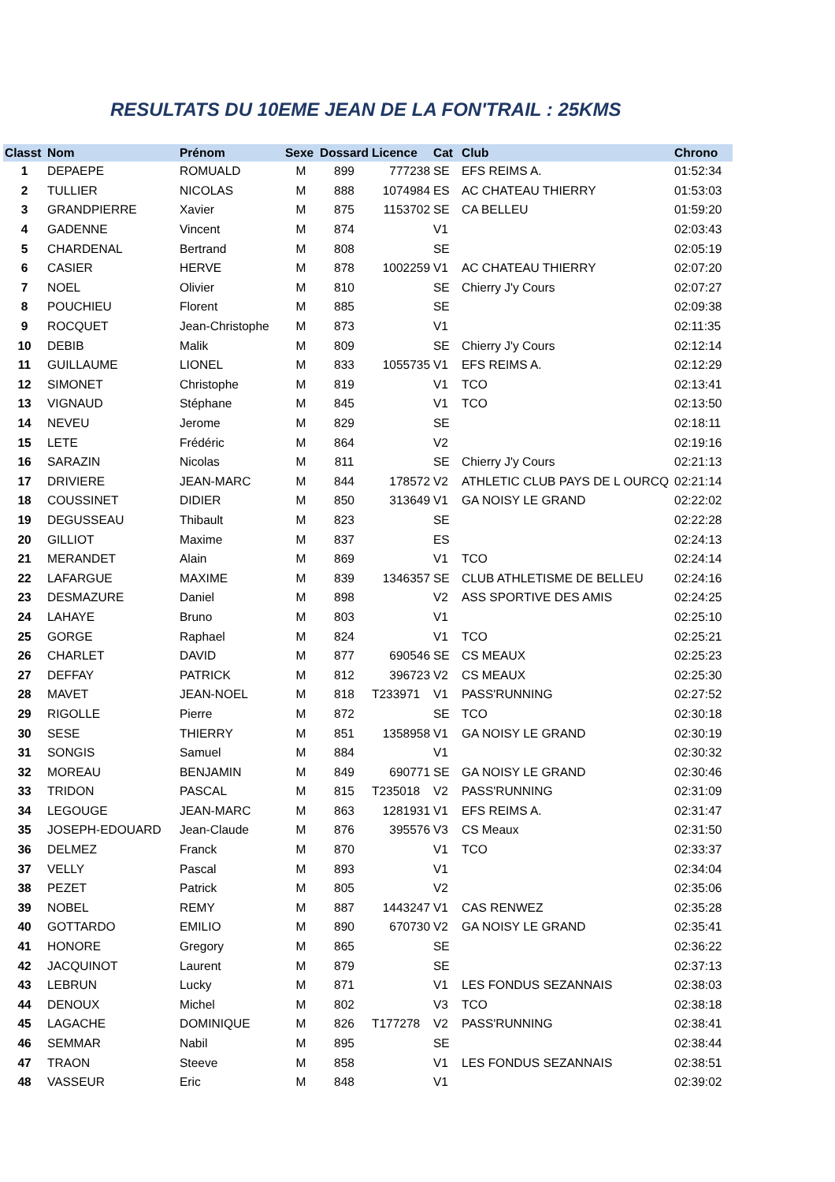RESULTATS DU 10EME JEAN DE LA FON'TRAIL : 25KMS
| Classt | Nom | Prénom | Sexe | Dossard | Licence | Cat | Club | Chrono |
| --- | --- | --- | --- | --- | --- | --- | --- | --- |
| 1 | DEPAEPE | ROMUALD | M | 899 | 777238 | SE | EFS REIMS A. | 01:52:34 |
| 2 | TULLIER | NICOLAS | M | 888 | 1074984 | ES | AC CHATEAU THIERRY | 01:53:03 |
| 3 | GRANDPIERRE | Xavier | M | 875 | 1153702 | SE | CA BELLEU | 01:59:20 |
| 4 | GADENNE | Vincent | M | 874 | | V1 | | 02:03:43 |
| 5 | CHARDENAL | Bertrand | M | 808 | | SE | | 02:05:19 |
| 6 | CASIER | HERVE | M | 878 | 1002259 | V1 | AC CHATEAU THIERRY | 02:07:20 |
| 7 | NOEL | Olivier | M | 810 | | SE | Chierry J'y Cours | 02:07:27 |
| 8 | POUCHIEU | Florent | M | 885 | | SE | | 02:09:38 |
| 9 | ROCQUET | Jean-Christophe | M | 873 | | V1 | | 02:11:35 |
| 10 | DEBIB | Malik | M | 809 | | SE | Chierry J'y Cours | 02:12:14 |
| 11 | GUILLAUME | LIONEL | M | 833 | 1055735 | V1 | EFS REIMS A. | 02:12:29 |
| 12 | SIMONET | Christophe | M | 819 | | V1 | TCO | 02:13:41 |
| 13 | VIGNAUD | Stéphane | M | 845 | | V1 | TCO | 02:13:50 |
| 14 | NEVEU | Jerome | M | 829 | | SE | | 02:18:11 |
| 15 | LETE | Frédéric | M | 864 | | V2 | | 02:19:16 |
| 16 | SARAZIN | Nicolas | M | 811 | | SE | Chierry J'y Cours | 02:21:13 |
| 17 | DRIVIERE | JEAN-MARC | M | 844 | 178572 | V2 | ATHLETIC CLUB PAYS DE L OURCQ | 02:21:14 |
| 18 | COUSSINET | DIDIER | M | 850 | 313649 | V1 | GA NOISY LE GRAND | 02:22:02 |
| 19 | DEGUSSEAU | Thibault | M | 823 | | SE | | 02:22:28 |
| 20 | GILLIOT | Maxime | M | 837 | | ES | | 02:24:13 |
| 21 | MERANDET | Alain | M | 869 | | V1 | TCO | 02:24:14 |
| 22 | LAFARGUE | MAXIME | M | 839 | 1346357 | SE | CLUB ATHLETISME DE BELLEU | 02:24:16 |
| 23 | DESMAZURE | Daniel | M | 898 | | V2 | ASS SPORTIVE DES AMIS | 02:24:25 |
| 24 | LAHAYE | Bruno | M | 803 | | V1 | | 02:25:10 |
| 25 | GORGE | Raphael | M | 824 | | V1 | TCO | 02:25:21 |
| 26 | CHARLET | DAVID | M | 877 | 690546 | SE | CS MEAUX | 02:25:23 |
| 27 | DEFFAY | PATRICK | M | 812 | 396723 | V2 | CS MEAUX | 02:25:30 |
| 28 | MAVET | JEAN-NOEL | M | 818 | T233971 | V1 | PASS'RUNNING | 02:27:52 |
| 29 | RIGOLLE | Pierre | M | 872 | | SE | TCO | 02:30:18 |
| 30 | SESE | THIERRY | M | 851 | 1358958 | V1 | GA NOISY LE GRAND | 02:30:19 |
| 31 | SONGIS | Samuel | M | 884 | | V1 | | 02:30:32 |
| 32 | MOREAU | BENJAMIN | M | 849 | 690771 | SE | GA NOISY LE GRAND | 02:30:46 |
| 33 | TRIDON | PASCAL | M | 815 | T235018 | V2 | PASS'RUNNING | 02:31:09 |
| 34 | LEGOUGE | JEAN-MARC | M | 863 | 1281931 | V1 | EFS REIMS A. | 02:31:47 |
| 35 | JOSEPH-EDOUARD | Jean-Claude | M | 876 | 395576 | V3 | CS Meaux | 02:31:50 |
| 36 | DELMEZ | Franck | M | 870 | | V1 | TCO | 02:33:37 |
| 37 | VELLY | Pascal | M | 893 | | V1 | | 02:34:04 |
| 38 | PEZET | Patrick | M | 805 | | V2 | | 02:35:06 |
| 39 | NOBEL | REMY | M | 887 | 1443247 | V1 | CAS RENWEZ | 02:35:28 |
| 40 | GOTTARDO | EMILIO | M | 890 | 670730 | V2 | GA NOISY LE GRAND | 02:35:41 |
| 41 | HONORE | Gregory | M | 865 | | SE | | 02:36:22 |
| 42 | JACQUINOT | Laurent | M | 879 | | SE | | 02:37:13 |
| 43 | LEBRUN | Lucky | M | 871 | | V1 | LES FONDUS SEZANNAIS | 02:38:03 |
| 44 | DENOUX | Michel | M | 802 | | V3 | TCO | 02:38:18 |
| 45 | LAGACHE | DOMINIQUE | M | 826 | T177278 | V2 | PASS'RUNNING | 02:38:41 |
| 46 | SEMMAR | Nabil | M | 895 | | SE | | 02:38:44 |
| 47 | TRAON | Steeve | M | 858 | | V1 | LES FONDUS SEZANNAIS | 02:38:51 |
| 48 | VASSEUR | Eric | M | 848 | | V1 | | 02:39:02 |